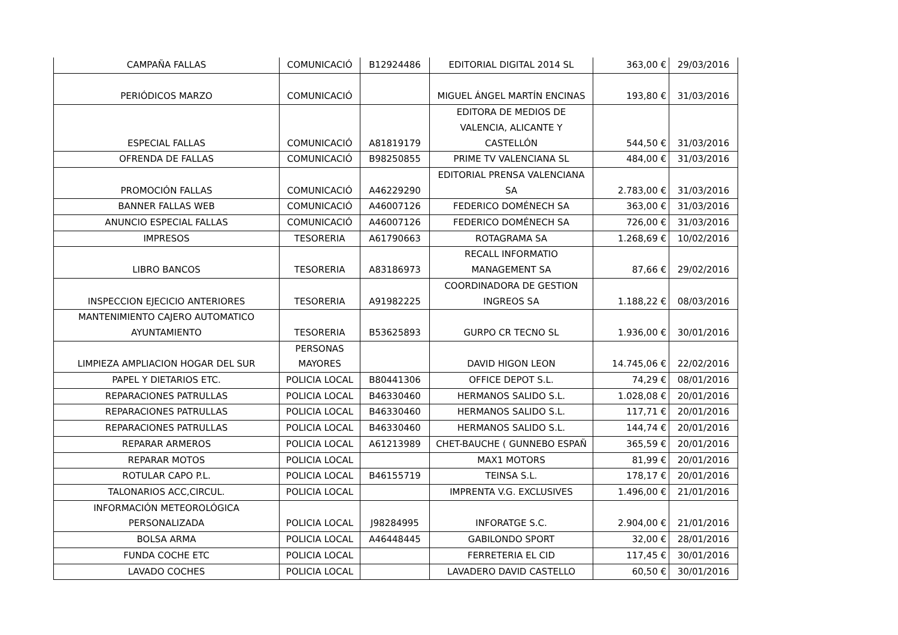| CAMPAÑA FALLAS | COMUNICACIÓ | B12924486 | EDITORIAL DIGITAL 2014 SL | 363,00 € | 29/03/2016 |
| PERIÓDICOS MARZO | COMUNICACIÓ | | MIGUEL ÁNGEL MARTÍN ENCINAS | 193,80 € | 31/03/2016 |
| ESPECIAL FALLAS | COMUNICACIÓ | A81819179 | EDITORA DE MEDIOS DE VALENCIA, ALICANTE Y CASTELLÓN | 544,50 € | 31/03/2016 |
| OFRENDA DE FALLAS | COMUNICACIÓ | B98250855 | PRIME TV VALENCIANA SL | 484,00 € | 31/03/2016 |
| PROMOCIÓN FALLAS | COMUNICACIÓ | A46229290 | EDITORIAL PRENSA VALENCIANA SA | 2.783,00 € | 31/03/2016 |
| BANNER FALLAS WEB | COMUNICACIÓ | A46007126 | FEDERICO DOMÉNECH SA | 363,00 € | 31/03/2016 |
| ANUNCIO ESPECIAL FALLAS | COMUNICACIÓ | A46007126 | FEDERICO DOMÉNECH SA | 726,00 € | 31/03/2016 |
| IMPRESOS | TESORERIA | A61790663 | ROTAGRAMA SA | 1.268,69 € | 10/02/2016 |
| LIBRO BANCOS | TESORERIA | A83186973 | RECALL INFORMATIO MANAGEMENT SA | 87,66 € | 29/02/2016 |
| INSPECCION EJECICIO ANTERIORES | TESORERIA | A91982225 | COORDINADORA DE GESTION INGREOS SA | 1.188,22 € | 08/03/2016 |
| MANTENIMIENTO CAJERO AUTOMATICO AYUNTAMIENTO | TESORERIA | B53625893 | GURPO CR TECNO SL | 1.936,00 € | 30/01/2016 |
| LIMPIEZA AMPLIACION HOGAR DEL SUR | PERSONAS MAYORES | | DAVID HIGON LEON | 14.745,06 € | 22/02/2016 |
| PAPEL Y DIETARIOS ETC. | POLICIA LOCAL | B80441306 | OFFICE DEPOT S.L. | 74,29 € | 08/01/2016 |
| REPARACIONES PATRULLAS | POLICIA LOCAL | B46330460 | HERMANOS SALIDO S.L. | 1.028,08 € | 20/01/2016 |
| REPARACIONES PATRULLAS | POLICIA LOCAL | B46330460 | HERMANOS SALIDO S.L. | 117,71 € | 20/01/2016 |
| REPARACIONES PATRULLAS | POLICIA LOCAL | B46330460 | HERMANOS SALIDO S.L. | 144,74 € | 20/01/2016 |
| REPARAR ARMEROS | POLICIA LOCAL | A61213989 | CHET-BAUCHE ( GUNNEBO ESPAÑ | 365,59 € | 20/01/2016 |
| REPARAR MOTOS | POLICIA LOCAL | | MAX1 MOTORS | 81,99 € | 20/01/2016 |
| ROTULAR CAPO P.L. | POLICIA LOCAL | B46155719 | TEINSA S.L. | 178,17 € | 20/01/2016 |
| TALONARIOS ACC,CIRCUL. | POLICIA LOCAL | | IMPRENTA V.G. EXCLUSIVES | 1.496,00 € | 21/01/2016 |
| INFORMACIÓN METEOROLÓGICA PERSONALIZADA | POLICIA LOCAL | J98284995 | INFORATGE S.C. | 2.904,00 € | 21/01/2016 |
| BOLSA ARMA | POLICIA LOCAL | A46448445 | GABILONDO SPORT | 32,00 € | 28/01/2016 |
| FUNDA COCHE ETC | POLICIA LOCAL | | FERRETERIA EL CID | 117,45 € | 30/01/2016 |
| LAVADO COCHES | POLICIA LOCAL | | LAVADERO DAVID CASTELLO | 60,50 € | 30/01/2016 |